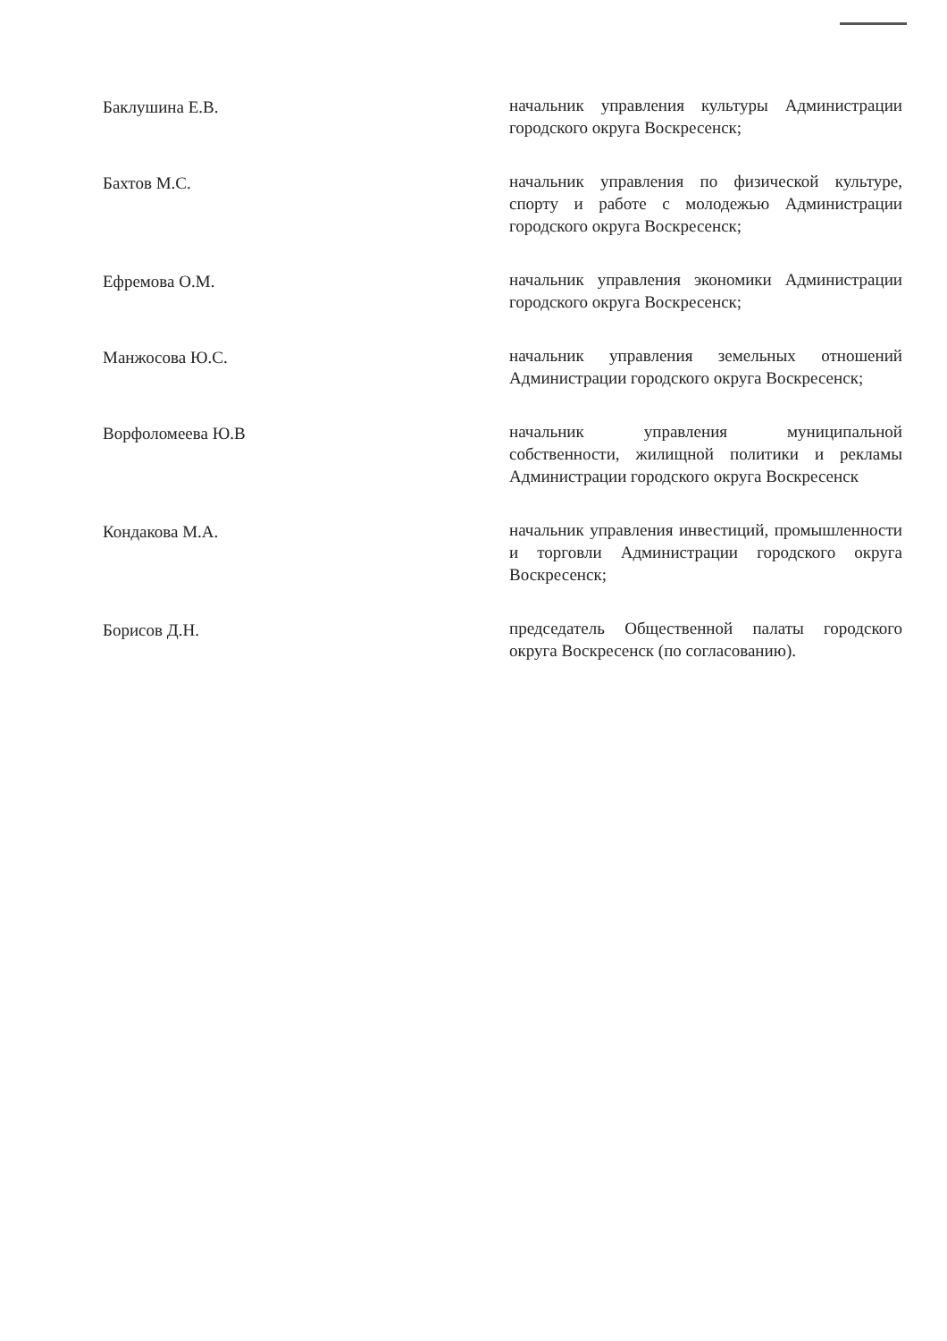Баклушина Е.В.
начальник управления культуры Администрации городского округа Воскресенск;
Бахтов М.С.
начальник управления по физической культуре, спорту и работе с молодежью Администрации городского округа Воскресенск;
Ефремова О.М.
начальник управления экономики Администрации городского округа Воскресенск;
Манжосова Ю.С.
начальник управления земельных отношений Администрации городского округа Воскресенск;
Ворфоломеева Ю.В
начальник управления муниципальной собственности, жилищной политики и рекламы Администрации городского округа Воскресенск
Кондакова М.А.
начальник управления инвестиций, промышленности и торговли Администрации городского округа Воскресенск;
Борисов Д.Н.
председатель Общественной палаты городского округа Воскресенск (по согласованию).